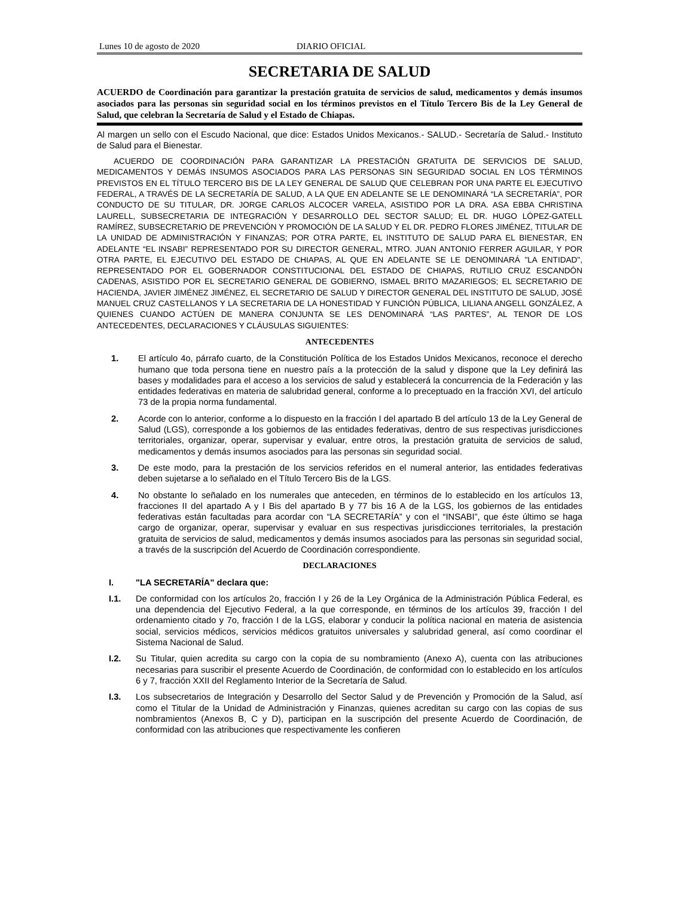Lunes 10 de agosto de 2020 DIARIO OFICIAL
SECRETARIA DE SALUD
ACUERDO de Coordinación para garantizar la prestación gratuita de servicios de salud, medicamentos y demás insumos asociados para las personas sin seguridad social en los términos previstos en el Título Tercero Bis de la Ley General de Salud, que celebran la Secretaría de Salud y el Estado de Chiapas.
Al margen un sello con el Escudo Nacional, que dice: Estados Unidos Mexicanos.- SALUD.- Secretaría de Salud.- Instituto de Salud para el Bienestar.
ACUERDO DE COORDINACIÓN PARA GARANTIZAR LA PRESTACIÓN GRATUITA DE SERVICIOS DE SALUD, MEDICAMENTOS Y DEMÁS INSUMOS ASOCIADOS PARA LAS PERSONAS SIN SEGURIDAD SOCIAL EN LOS TÉRMINOS PREVISTOS EN EL TÍTULO TERCERO BIS DE LA LEY GENERAL DE SALUD QUE CELEBRAN POR UNA PARTE EL EJECUTIVO FEDERAL, A TRAVÉS DE LA SECRETARÍA DE SALUD, A LA QUE EN ADELANTE SE LE DENOMINARÁ “LA SECRETARÍA”, POR CONDUCTO DE SU TITULAR, DR. JORGE CARLOS ALCOCER VARELA, ASISTIDO POR LA DRA. ASA EBBA CHRISTINA LAURELL, SUBSECRETARIA DE INTEGRACIÓN Y DESARROLLO DEL SECTOR SALUD; EL DR. HUGO LÓPEZ-GATELL RAMÍREZ, SUBSECRETARIO DE PREVENCIÓN Y PROMOCIÓN DE LA SALUD Y EL DR. PEDRO FLORES JIMÉNEZ, TITULAR DE LA UNIDAD DE ADMINISTRACIÓN Y FINANZAS; POR OTRA PARTE, EL INSTITUTO DE SALUD PARA EL BIENESTAR, EN ADELANTE “EL INSABI” REPRESENTADO POR SU DIRECTOR GENERAL, MTRO. JUAN ANTONIO FERRER AGUILAR, Y POR OTRA PARTE, EL EJECUTIVO DEL ESTADO DE CHIAPAS, AL QUE EN ADELANTE SE LE DENOMINARÁ "LA ENTIDAD", REPRESENTADO POR EL GOBERNADOR CONSTITUCIONAL DEL ESTADO DE CHIAPAS, RUTILIO CRUZ ESCANDÓN CADENAS, ASISTIDO POR EL SECRETARIO GENERAL DE GOBIERNO, ISMAEL BRITO MAZARIEGOS; EL SECRETARIO DE HACIENDA, JAVIER JIMÉNEZ JIMÉNEZ, EL SECRETARIO DE SALUD Y DIRECTOR GENERAL DEL INSTITUTO DE SALUD, JOSÉ MANUEL CRUZ CASTELLANOS Y LA SECRETARIA DE LA HONESTIDAD Y FUNCIÓN PÚBLICA, LILIANA ANGELL GONZÁLEZ, A QUIENES CUANDO ACTÚEN DE MANERA CONJUNTA SE LES DENOMINARÁ “LAS PARTES”, AL TENOR DE LOS ANTECEDENTES, DECLARACIONES Y CLÁUSULAS SIGUIENTES:
ANTECEDENTES
1. El artículo 4o, párrafo cuarto, de la Constitución Política de los Estados Unidos Mexicanos, reconoce el derecho humano que toda persona tiene en nuestro país a la protección de la salud y dispone que la Ley definirá las bases y modalidades para el acceso a los servicios de salud y establecerá la concurrencia de la Federación y las entidades federativas en materia de salubridad general, conforme a lo preceptuado en la fracción XVI, del artículo 73 de la propia norma fundamental.
2. Acorde con lo anterior, conforme a lo dispuesto en la fracción I del apartado B del artículo 13 de la Ley General de Salud (LGS), corresponde a los gobiernos de las entidades federativas, dentro de sus respectivas jurisdicciones territoriales, organizar, operar, supervisar y evaluar, entre otros, la prestación gratuita de servicios de salud, medicamentos y demás insumos asociados para las personas sin seguridad social.
3. De este modo, para la prestación de los servicios referidos en el numeral anterior, las entidades federativas deben sujetarse a lo señalado en el Título Tercero Bis de la LGS.
4. No obstante lo señalado en los numerales que anteceden, en términos de lo establecido en los artículos 13, fracciones II del apartado A y I Bis del apartado B y 77 bis 16 A de la LGS, los gobiernos de las entidades federativas están facultadas para acordar con “LA SECRETARÍA” y con el “INSABI”, que éste último se haga cargo de organizar, operar, supervisar y evaluar en sus respectivas jurisdicciones territoriales, la prestación gratuita de servicios de salud, medicamentos y demás insumos asociados para las personas sin seguridad social, a través de la suscripción del Acuerdo de Coordinación correspondiente.
DECLARACIONES
I. "LA SECRETARÍA" declara que:
I.1. De conformidad con los artículos 2o, fracción I y 26 de la Ley Orgánica de la Administración Pública Federal, es una dependencia del Ejecutivo Federal, a la que corresponde, en términos de los artículos 39, fracción I del ordenamiento citado y 7o, fracción I de la LGS, elaborar y conducir la política nacional en materia de asistencia social, servicios médicos, servicios médicos gratuitos universales y salubridad general, así como coordinar el Sistema Nacional de Salud.
I.2. Su Titular, quien acredita su cargo con la copia de su nombramiento (Anexo A), cuenta con las atribuciones necesarias para suscribir el presente Acuerdo de Coordinación, de conformidad con lo establecido en los artículos 6 y 7, fracción XXII del Reglamento Interior de la Secretaría de Salud.
I.3. Los subsecretarios de Integración y Desarrollo del Sector Salud y de Prevención y Promoción de la Salud, así como el Titular de la Unidad de Administración y Finanzas, quienes acreditan su cargo con las copias de sus nombramientos (Anexos B, C y D), participan en la suscripción del presente Acuerdo de Coordinación, de conformidad con las atribuciones que respectivamente les confieren